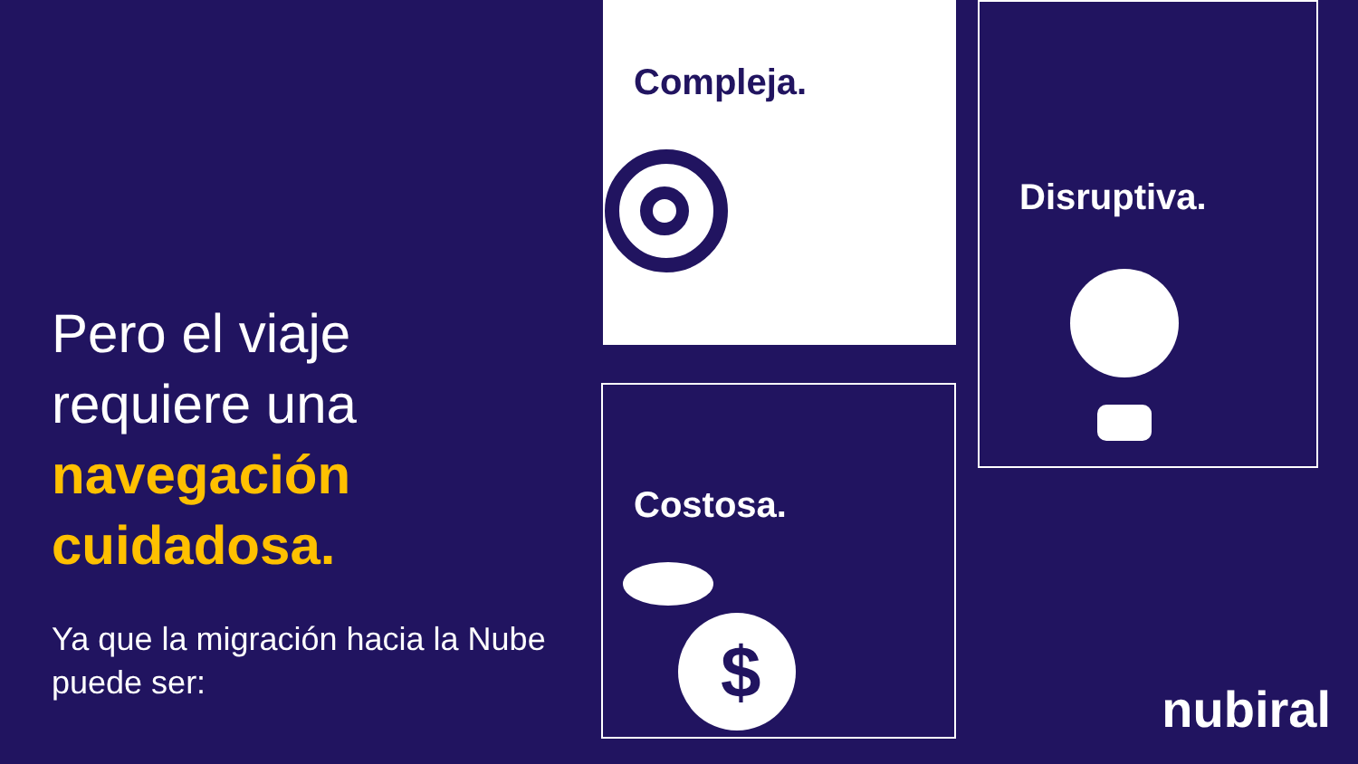Pero el viaje requiere una navegación cuidadosa.
Ya que la migración hacia la Nube puede ser:
Compleja. Disruptiva.
Costosa.
$
nubiral